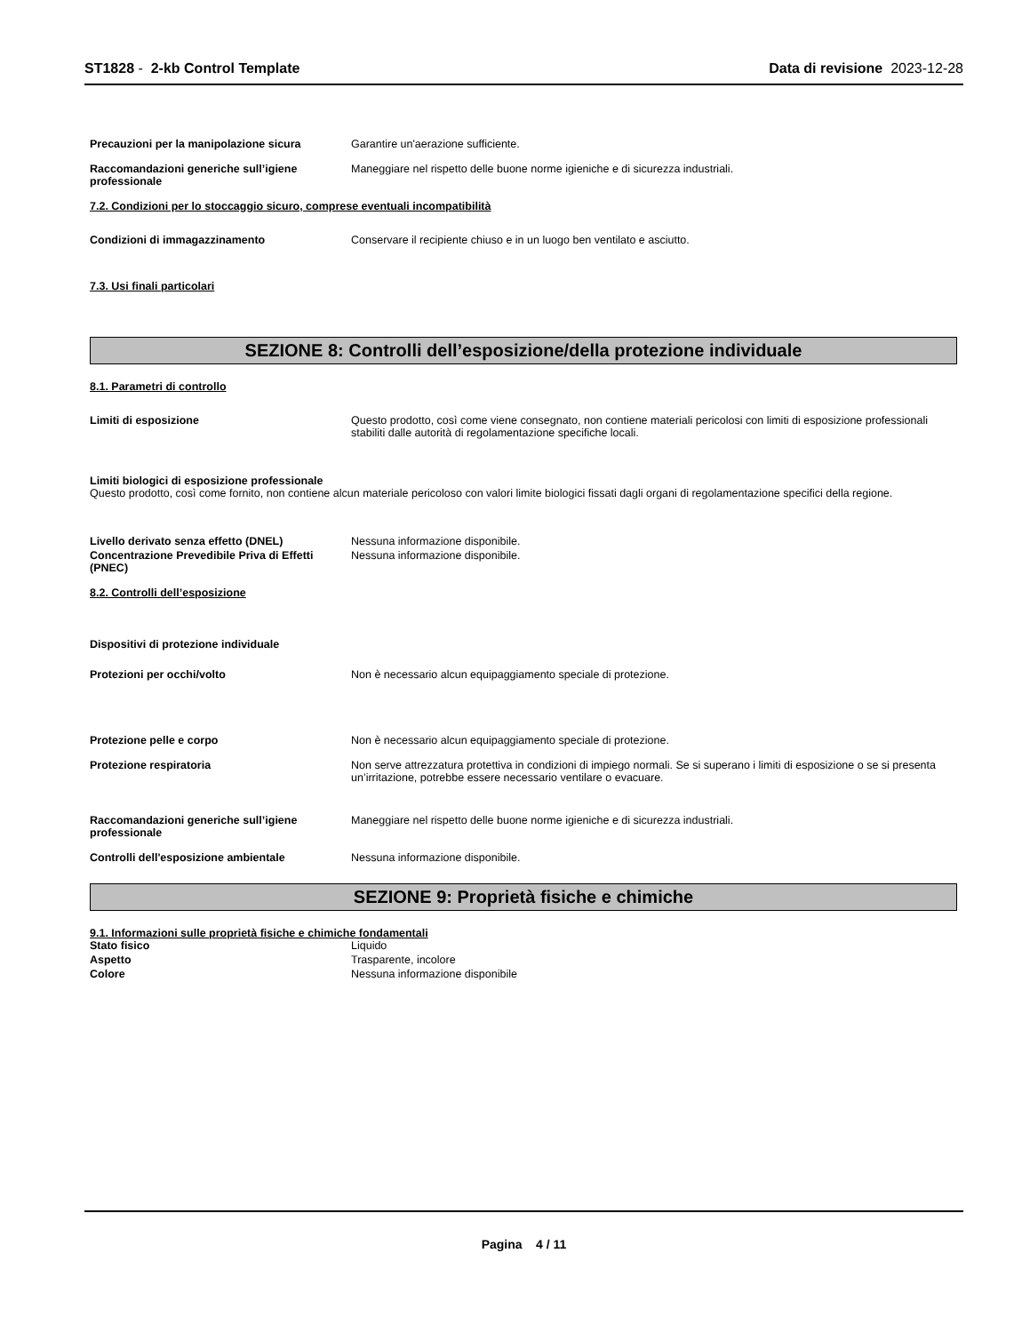ST1828 - 2-kb Control Template
Data di revisione 2023-12-28
Precauzioni per la manipolazione sicura Garantire un'aerazione sufficiente.
Raccomandazioni generiche sull’igiene professionale
Maneggiare nel rispetto delle buone norme igieniche e di sicurezza industriali.
7.2. Condizioni per lo stoccaggio sicuro, comprese eventuali incompatibilità
Condizioni di immagazzinamento Conservare il recipiente chiuso e in un luogo ben ventilato e asciutto.
7.3. Usi finali particolari
SEZIONE 8: Controlli dell’esposizione/della protezione individuale
8.1. Parametri di controllo
Limiti di esposizione Questo prodotto, così come viene consegnato, non contiene materiali pericolosi con limiti di esposizione professionali stabiliti dalle autorità di regolamentazione specifiche locali.
Limiti biologici di esposizione professionale
Questo prodotto, così come fornito, non contiene alcun materiale pericoloso con valori limite biologici fissati dagli organi di regolamentazione specifici della regione.
Livello derivato senza effetto (DNEL) Nessuna informazione disponibile.
Concentrazione Prevedibile Priva di Effetti (PNEC)
Nessuna informazione disponibile.
8.2. Controlli dell’esposizione
Dispositivi di protezione individuale
Protezioni per occhi/volto Non è necessario alcun equipaggiamento speciale di protezione.
Protezione pelle e corpo Non è necessario alcun equipaggiamento speciale di protezione.
Protezione respiratoria Non serve attrezzatura protettiva in condizioni di impiego normali. Se si superano i limiti di esposizione o se si presenta un’irritazione, potrebbe essere necessario ventilare o evacuare.
Raccomandazioni generiche sull’igiene professionale
Maneggiare nel rispetto delle buone norme igieniche e di sicurezza industriali.
Controlli dell'esposizione ambientale Nessuna informazione disponibile.
SEZIONE 9: Proprietà fisiche e chimiche
9.1. Informazioni sulle proprietà fisiche e chimiche fondamentali
Stato fisico Liquido
Aspetto Trasparente, incolore
Colore Nessuna informazione disponibile
Pagina 4 / 11